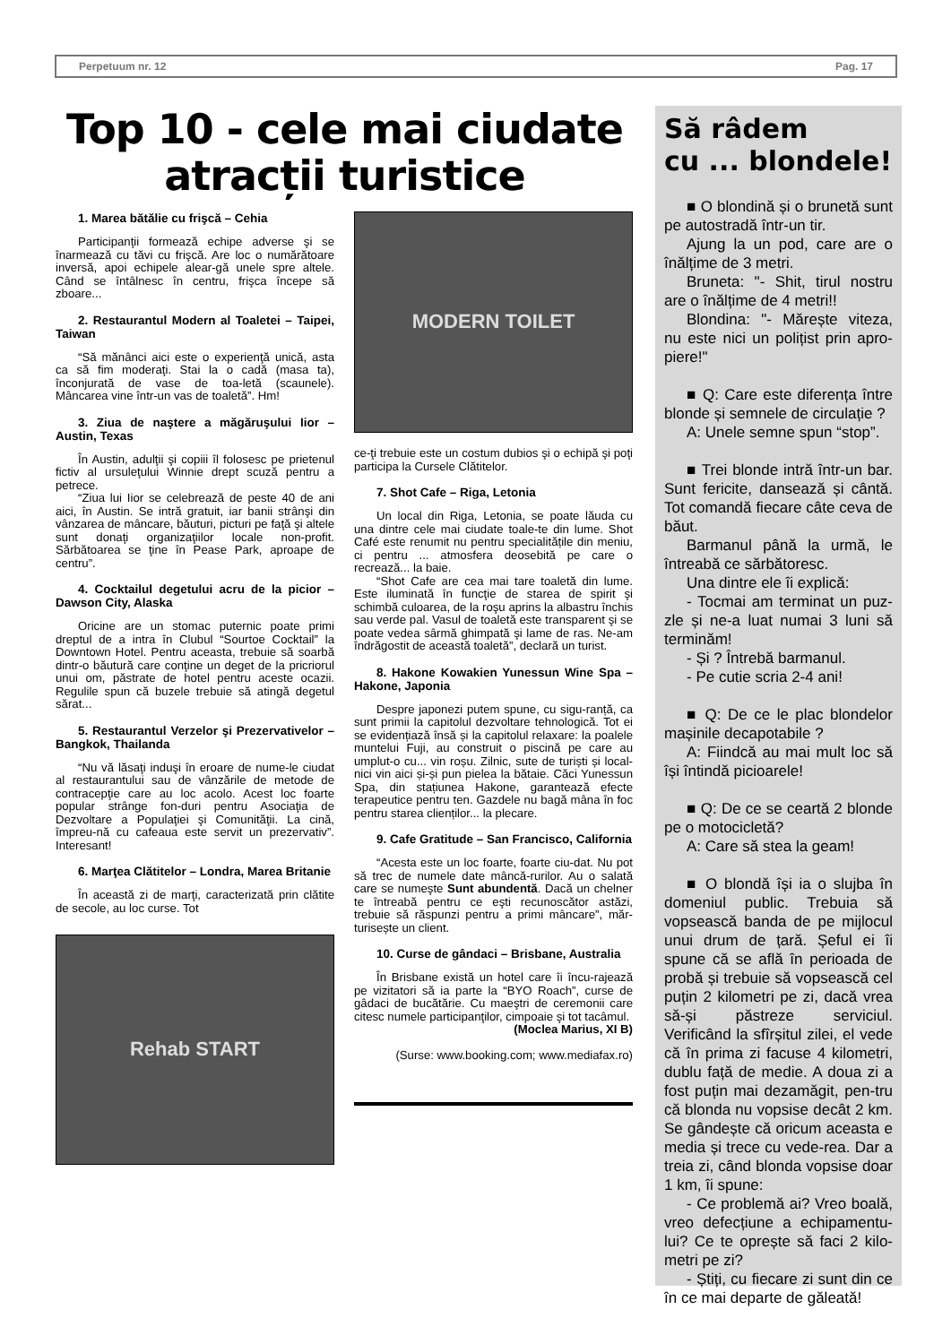Perpetuum nr. 12 Pag. 17
Top 10 - cele mai ciudate atracții turistice
1. Marea bătălie cu frişcă – Cehia
Participanţii formează echipe adverse şi se înarmează cu tăvi cu frişcă. Are loc o numărătoare inversă, apoi echipele alear-gă unele spre altele. Când se întâlnesc în centru, frişca începe să zboare...
2. Restaurantul Modern al Toaletei – Taipei, Taiwan
“Să mănânci aici este o experienţă unică, asta ca să fim moderaţi. Stai la o cadă (masa ta), înconjurată de vase de toa-letă (scaunele). Mâncarea vine într-un vas de toaletă”. Hm!
3. Ziua de naştere a măgăruşului Iior – Austin, Texas
În Austin, adulţii şi copiii îl folosesc pe prietenul fictiv al ursuleţului Winnie drept scuză pentru a petrece.
“Ziua lui Iior se celebrează de peste 40 de ani aici, în Austin. Se intră gratuit, iar banii strânşi din vânzarea de mâncare, băuturi, picturi pe faţă şi altele sunt donaţi organizaţiilor locale non-profit. Sărbătoarea se ţine în Pease Park, aproape de centru”.
4. Cocktailul degetului acru de la picior – Dawson City, Alaska
Oricine are un stomac puternic poate primi dreptul de a intra în Clubul “Sourtoe Cocktail” la Downtown Hotel. Pentru aceasta, trebuie să soarbă dintr-o băutură care conţine un deget de la pricriorul unui om, păstrate de hotel pentru aceste ocazii. Regulile spun că buzele trebuie să atingă degetul sărat...
5. Restaurantul Verzelor şi Prezervativelor – Bangkok, Thailanda
“Nu vă lăsaţi induşi în eroare de nume-le ciudat al restaurantului sau de vânzările de metode de contracepţie care au loc acolo. Acest loc foarte popular strânge fon-duri pentru Asociaţia de Dezvoltare a Populaţiei şi Comunităţii. La cină, împreu-nă cu cafeaua este servit un prezervativ”. Interesant!
6. Marţea Clătitelor – Londra, Marea Britanie
În această zi de marţi, caracterizată prin clătite de secole, au loc curse. Tot
Rehab START
MODERN TOILET
ce-ţi trebuie este un costum dubios şi o echipă şi poţi participa la Cursele Clătitelor.
7. Shot Cafe – Riga, Letonia
Un local din Riga, Letonia, se poate lăuda cu una dintre cele mai ciudate toale-te din lume. Shot Café este renumit nu pentru specialitățile din meniu, ci pentru ... atmosfera deosebită pe care o recrează... la baie.
“Shot Cafe are cea mai tare toaletă din lume. Este iluminată în funcţie de starea de spirit şi schimbă culoarea, de la roşu aprins la albastru închis sau verde pal. Vasul de toaletă este transparent şi se poate vedea sârmă ghimpată şi lame de ras. Ne-am îndrăgostit de această toaletă”, declară un turist.
8. Hakone Kowakien Yunessun Wine Spa – Hakone, Japonia
Despre japonezi putem spune, cu sigu-ranță, ca sunt primii la capitolul dezvoltare tehnologică. Tot ei se evidențiază însă și la capitolul relaxare: la poalele muntelui Fuji, au construit o piscină pe care au umplut-o cu... vin roșu. Zilnic, sute de turiști și local-nici vin aici și-și pun pielea la bătaie. Căci Yunessun Spa, din stațiunea Hakone, garantează efecte terapeutice pentru ten. Gazdele nu bagă mâna în foc pentru starea clienților... la plecare.
9. Cafe Gratitude – San Francisco, California
“Acesta este un loc foarte, foarte ciu-dat. Nu pot să trec de numele date mâncă-rurilor. Au o salată care se numeşte Sunt abundentă. Dacă un chelner te întreabă pentru ce eşti recunoscător astăzi, trebuie să răspunzi pentru a primi mâncare”, măr-turisește un client.
10. Curse de gândaci – Brisbane, Australia
În Brisbane există un hotel care îi încu-rajează pe vizitatori să ia parte la “BYO Roach”, curse de gâdaci de bucătărie. Cu maeştri de ceremonii care citesc numele participanţilor, cimpoaie şi tot tacâmul.
(Moclea Marius, XI B)
(Surse: www.booking.com; www.mediafax.ro)
Să râdem
cu ... blondele!
■ O blondină și o brunetă sunt pe autostradă într-un tir.
Ajung la un pod, care are o înălțime de 3 metri.
Bruneta: "- Shit, tirul nostru are o înălțime de 4 metri!!
Blondina: "- Mărește viteza, nu este nici un polițist prin apro-piere!"
■ Q: Care este diferența între blonde și semnele de circulație ?
A: Unele semne spun “stop”.
■ Trei blonde intră într-un bar. Sunt fericite, dansează și cântă. Tot comandă fiecare câte ceva de băut.
Barmanul până la urmă, le întreabă ce sărbătoresc.
Una dintre ele îi explică:
- Tocmai am terminat un puz-zle și ne-a luat numai 3 luni să terminăm!
- Și ? Întrebă barmanul.
- Pe cutie scria 2-4 ani!
■ Q: De ce le plac blondelor mașinile decapotabile ?
A: Fiindcă au mai mult loc să își întindă picioarele!
■ Q: De ce se ceartă 2 blonde pe o motocicletă?
A: Care să stea la geam!
■ O blondă își ia o slujba în domeniul public. Trebuia să vopsească banda de pe mijlocul unui drum de țară. Șeful ei îi spune că se află în perioada de probă și trebuie să vopsească cel puțin 2 kilometri pe zi, dacă vrea să-și păstreze serviciul. Verificând la sfîrșitul zilei, el vede că în prima zi facuse 4 kilometri, dublu față de medie. A doua zi a fost puțin mai dezamăgit, pen-tru că blonda nu vopsise decât 2 km. Se gândește că oricum aceasta e media și trece cu vede-rea. Dar a treia zi, când blonda vopsise doar 1 km, îi spune:
- Ce problemă ai? Vreo boală, vreo defecțiune a echipamentu-lui? Ce te oprește să faci 2 kilo-metri pe zi?
- Știți, cu fiecare zi sunt din ce în ce mai departe de găleată!